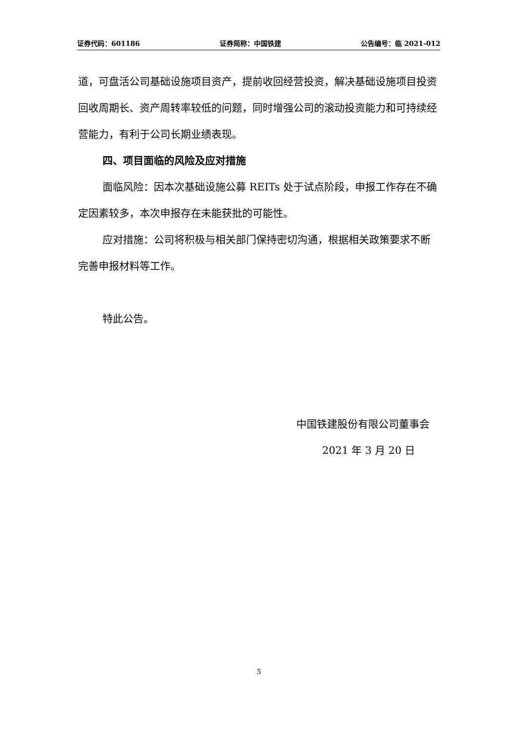证券代码：601186 证券简称：中国铁建 公告编号：临 2021-012
道，可盘活公司基础设施项目资产，提前收回经营投资，解决基础设施项目投资回收周期长、资产周转率较低的问题，同时增强公司的滚动投资能力和可持续经营能力，有利于公司长期业绩表现。
四、项目面临的风险及应对措施
面临风险：因本次基础设施公募 REITs 处于试点阶段，申报工作存在不确定因素较多，本次申报存在未能获批的可能性。
应对措施：公司将积极与相关部门保持密切沟通，根据相关政策要求不断完善申报材料等工作。
特此公告。
中国铁建股份有限公司董事会
2021 年 3 月 20 日
5